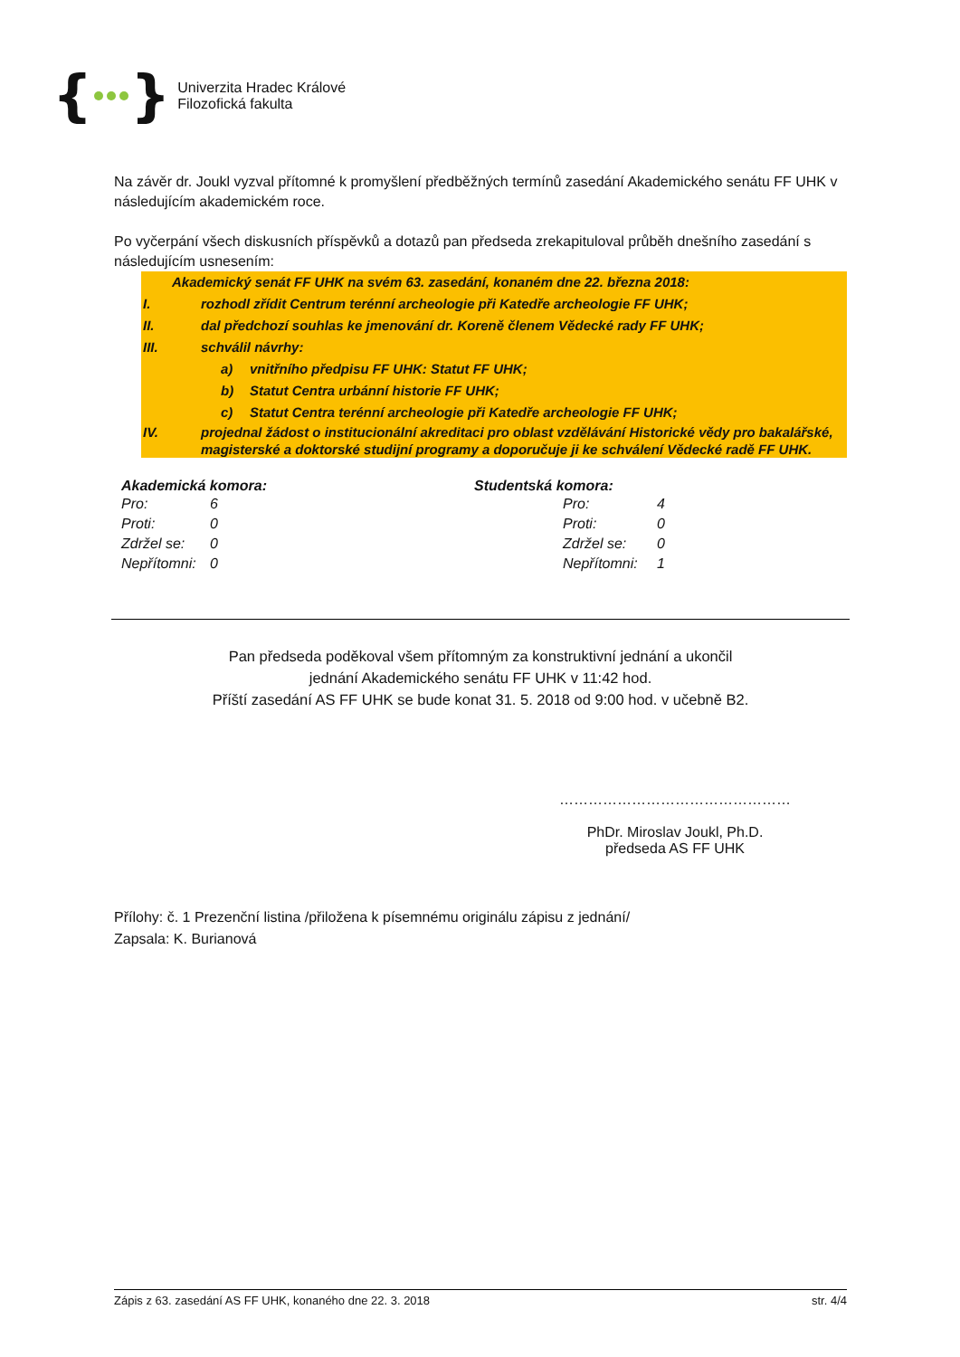{ }
Univerzita Hradec Králové
Filozofická fakulta
Na závěr dr. Joukl vyzval přítomné k promyšlení předběžných termínů zasedání Akademického senátu FF UHK v následujícím akademickém roce.
Po vyčerpání všech diskusních příspěvků a dotazů pan předseda zrekapituloval průběh dnešního zasedání s následujícím usnesením:
Akademický senát FF UHK na svém 63. zasedání, konaném dne 22. března 2018:
I. rozhodl zřídit Centrum terénní archeologie při Katedře archeologie FF UHK;
II. dal předchozí souhlas ke jmenování dr. Koreně členem Vědecké rady FF UHK;
III. schválil návrhy:
a) vnitřního předpisu FF UHK: Statut FF UHK;
b) Statut Centra urbánní historie FF UHK;
c) Statut Centra terénní archeologie při Katedře archeologie FF UHK;
IV. projednal žádost o institucionální akreditaci pro oblast vzdělávání Historické vědy pro bakalářské, magisterské a doktorské studijní programy a doporučuje ji ke schválení Vědecké radě FF UHK.
Akademická komora:
| Pro: | 6 |
| Proti: | 0 |
| Zdržel se: | 0 |
| Nepřítomni: | 0 |
Studentská komora:
| Pro: | 4 |
| Proti: | 0 |
| Zdržel se: | 0 |
| Nepřítomni: | 1 |
Pan předseda poděkoval všem přítomným za konstruktivní jednání a ukončil
jednání Akademického senátu FF UHK v 11:42 hod.
Příští zasedání AS FF UHK se bude konat 31. 5. 2018 od 9:00 hod. v učebně B2.
…………………………………………
PhDr. Miroslav Joukl, Ph.D.
předseda AS FF UHK
Přílohy: č. 1 Prezenční listina /přiložena k písemnému originálu zápisu z jednání/
Zapsala: K. Burianová
Zápis z 63. zasedání AS FF UHK, konaného dne 22. 3. 2018 str. 4/4